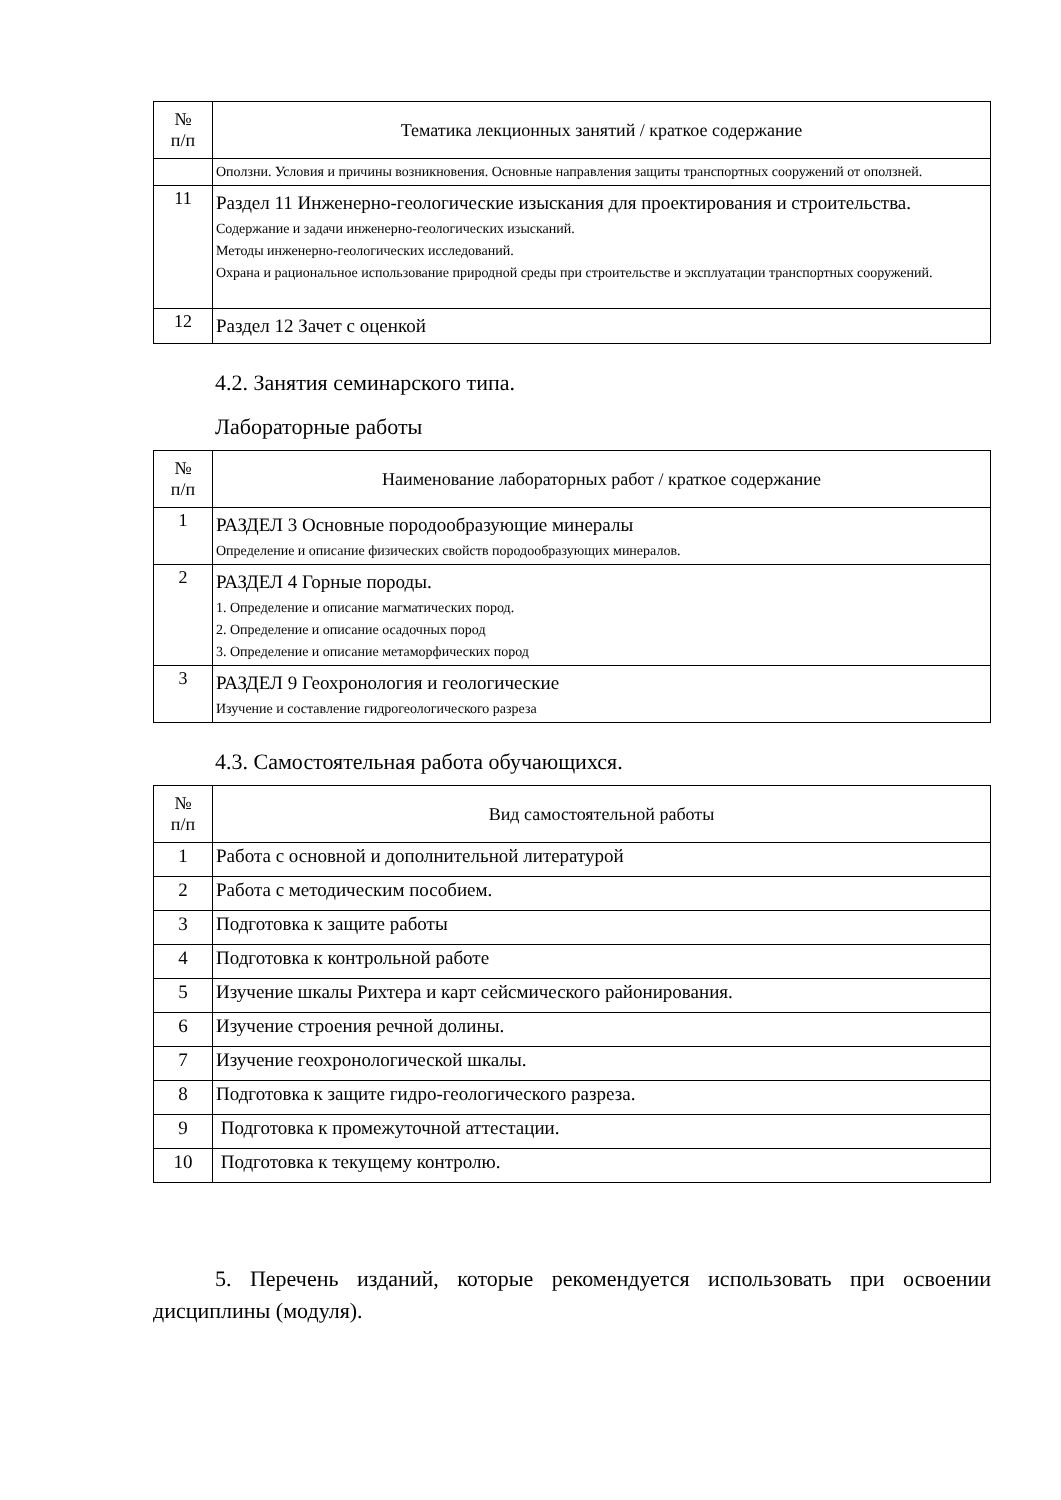| № п/п | Тематика лекционных занятий / краткое содержание |
| --- | --- |
| | Оползни. Условия и причины возникновения. Основные направления защиты транспортных сооружений от оползней. |
| 11 | Раздел 11 Инженерно-геологические изыскания для проектирования и строительства. Содержание и задачи инженерно-геологических изысканий. Методы инженерно-геологических исследований. Охрана и рациональное использование природной среды при строительстве и эксплуатации транспортных сооружений. |
| 12 | Раздел 12 Зачет с оценкой |
4.2. Занятия семинарского типа.
Лабораторные работы
| № п/п | Наименование лабораторных работ / краткое содержание |
| --- | --- |
| 1 | РАЗДЕЛ 3 Основные породообразующие минералы Определение и описание физических свойств породообразующих минералов. |
| 2 | РАЗДЕЛ 4 Горные породы. 1. Определение и описание магматических пород. 2. Определение и описание осадочных пород 3. Определение и описание метаморфических пород |
| 3 | РАЗДЕЛ 9 Геохронология и геологические Изучение и составление гидрогеологического разреза |
4.3. Самостоятельная работа обучающихся.
| № п/п | Вид самостоятельной работы |
| --- | --- |
| 1 | Работа с основной и дополнительной литературой |
| 2 | Работа с методическим пособием. |
| 3 | Подготовка к защите работы |
| 4 | Подготовка к контрольной работе |
| 5 | Изучение шкалы Рихтера и карт сейсмического районирования. |
| 6 | Изучение строения речной долины. |
| 7 | Изучение геохронологической шкалы. |
| 8 | Подготовка к защите гидро-геологического разреза. |
| 9 | Подготовка к промежуточной аттестации. |
| 10 | Подготовка к текущему контролю. |
5. Перечень изданий, которые рекомендуется использовать при освоении дисциплины (модуля).